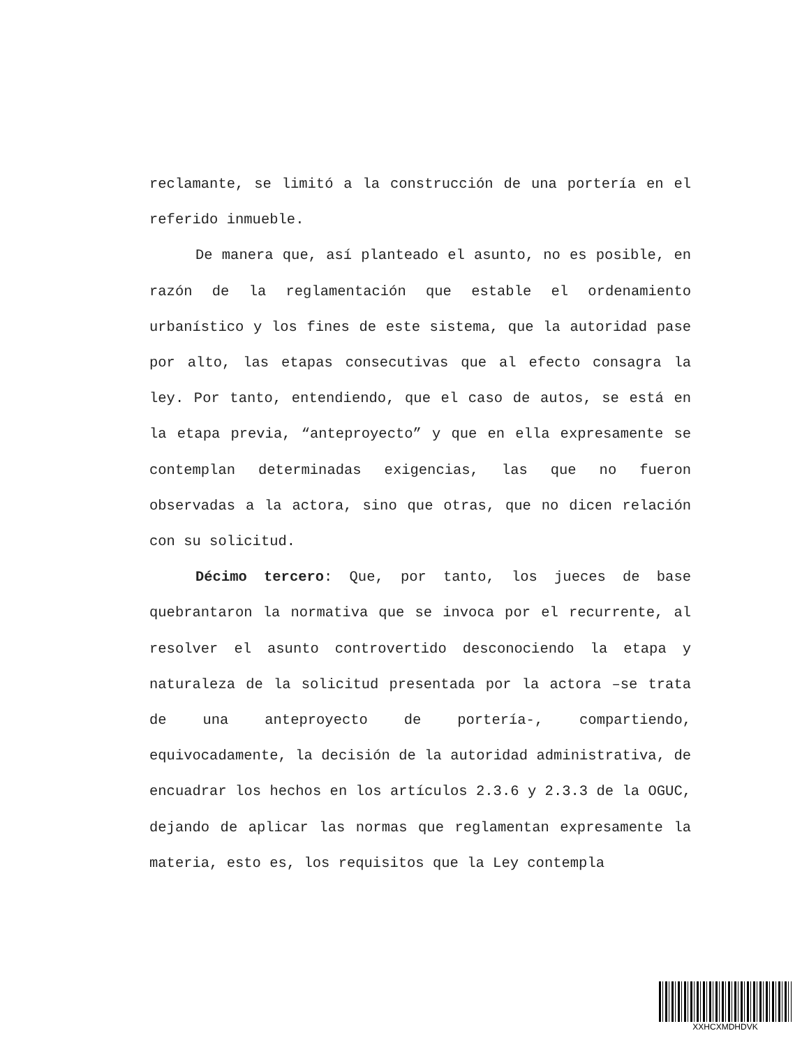reclamante, se limitó a la construcción de una portería en el referido inmueble.
De manera que, así planteado el asunto, no es posible, en razón de la reglamentación que estable el ordenamiento urbanístico y los fines de este sistema, que la autoridad pase por alto, las etapas consecutivas que al efecto consagra la ley. Por tanto, entendiendo, que el caso de autos, se está en la etapa previa, “anteproyecto” y que en ella expresamente se contemplan determinadas exigencias, las que no fueron observadas a la actora, sino que otras, que no dicen relación con su solicitud.
Décimo tercero: Que, por tanto, los jueces de base quebrantaron la normativa que se invoca por el recurrente, al resolver el asunto controvertido desconociendo la etapa y naturaleza de la solicitud presentada por la actora –se trata de una anteproyecto de portería-, compartiendo, equivocadamente, la decisión de la autoridad administrativa, de encuadrar los hechos en los artículos 2.3.6 y 2.3.3 de la OGUC, dejando de aplicar las normas que reglamentan expresamente la materia, esto es, los requisitos que la Ley contempla
XXHCXMDHDVK